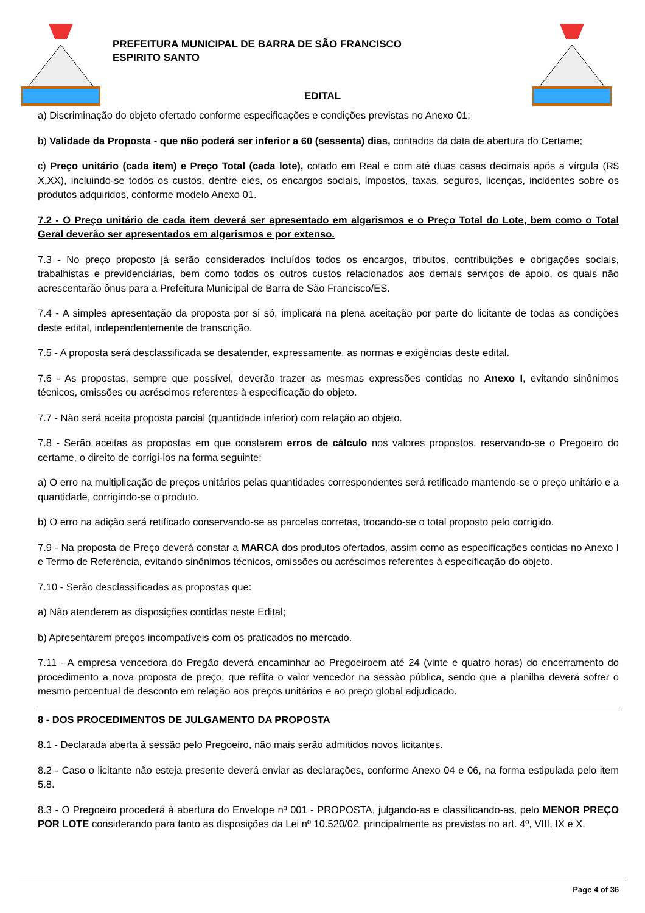PREFEITURA MUNICIPAL DE BARRA DE SÃO FRANCISCO
ESPIRITO SANTO
EDITAL
a) Discriminação do objeto ofertado conforme especificações e condições previstas no Anexo 01;
b) Validade da Proposta - que não poderá ser inferior a 60 (sessenta) dias, contados da data de abertura do Certame;
c) Preço unitário (cada item) e Preço Total (cada lote), cotado em Real e com até duas casas decimais após a vírgula (R$ X,XX), incluindo-se todos os custos, dentre eles, os encargos sociais, impostos, taxas, seguros, licenças, incidentes sobre os produtos adquiridos, conforme modelo Anexo 01.
7.2 - O Preço unitário de cada item deverá ser apresentado em algarismos e o Preço Total do Lote, bem como o Total Geral deverão ser apresentados em algarismos e por extenso.
7.3 - No preço proposto já serão considerados incluídos todos os encargos, tributos, contribuições e obrigações sociais, trabalhistas e previdenciárias, bem como todos os outros custos relacionados aos demais serviços de apoio, os quais não acrescentarão ônus para a Prefeitura Municipal de Barra de São Francisco/ES.
7.4 - A simples apresentação da proposta por si só, implicará na plena aceitação por parte do licitante de todas as condições deste edital, independentemente de transcrição.
7.5 - A proposta será desclassificada se desatender, expressamente, as normas e exigências deste edital.
7.6 - As propostas, sempre que possível, deverão trazer as mesmas expressões contidas no Anexo I, evitando sinônimos técnicos, omissões ou acréscimos referentes à especificação do objeto.
7.7 - Não será aceita proposta parcial (quantidade inferior) com relação ao objeto.
7.8 - Serão aceitas as propostas em que constarem erros de cálculo nos valores propostos, reservando-se o Pregoeiro do certame, o direito de corrigi-los na forma seguinte:
a) O erro na multiplicação de preços unitários pelas quantidades correspondentes será retificado mantendo-se o preço unitário e a quantidade, corrigindo-se o produto.
b) O erro na adição será retificado conservando-se as parcelas corretas, trocando-se o total proposto pelo corrigido.
7.9 - Na proposta de Preço deverá constar a MARCA dos produtos ofertados, assim como as especificações contidas no Anexo I e Termo de Referência, evitando sinônimos técnicos, omissões ou acréscimos referentes à especificação do objeto.
7.10 - Serão desclassificadas as propostas que:
a) Não atenderem as disposições contidas neste Edital;
b) Apresentarem preços incompatíveis com os praticados no mercado.
7.11 - A empresa vencedora do Pregão deverá encaminhar ao Pregoeiroem até 24 (vinte e quatro horas) do encerramento do procedimento a nova proposta de preço, que reflita o valor vencedor na sessão pública, sendo que a planilha deverá sofrer o mesmo percentual de desconto em relação aos preços unitários e ao preço global adjudicado.
8 - DOS PROCEDIMENTOS DE JULGAMENTO DA PROPOSTA
8.1 - Declarada aberta à sessão pelo Pregoeiro, não mais serão admitidos novos licitantes.
8.2 - Caso o licitante não esteja presente deverá enviar as declarações, conforme Anexo 04 e 06, na forma estipulada pelo item 5.8.
8.3 - O Pregoeiro procederá à abertura do Envelope nº 001 - PROPOSTA, julgando-as e classificando-as, pelo MENOR PREÇO POR LOTE considerando para tanto as disposições da Lei nº 10.520/02, principalmente as previstas no art. 4º, VIII, IX e X.
Page 4 of 36